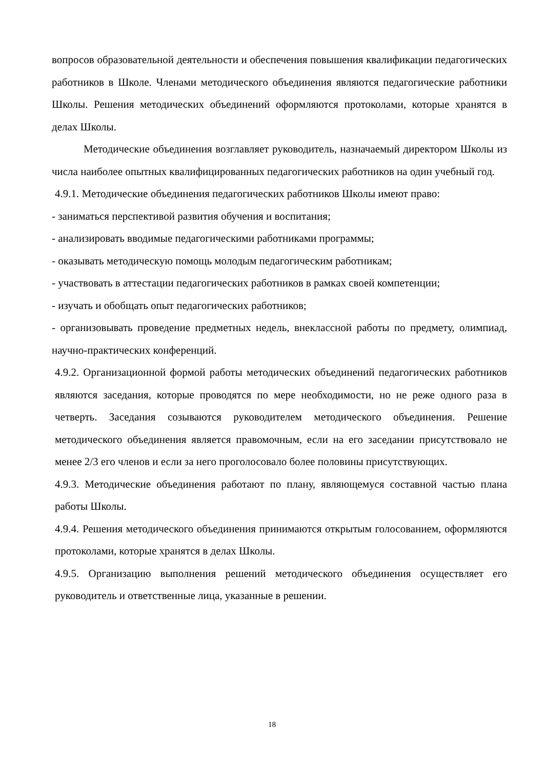вопросов образовательной деятельности и обеспечения повышения квалификации педагогических работников в Школе. Членами методического объединения являются педагогические работники Школы. Решения методических объединений оформляются протоколами, которые хранятся в делах Школы.
Методические объединения возглавляет руководитель, назначаемый директором Школы из числа наиболее опытных квалифицированных педагогических работников на один учебный год.
4.9.1. Методические объединения педагогических работников Школы имеют право:
- заниматься перспективой развития обучения и воспитания;
- анализировать вводимые педагогическими работниками программы;
- оказывать методическую помощь молодым педагогическим работникам;
- участвовать в аттестации педагогических работников в рамках своей компетенции;
- изучать и обобщать опыт педагогических работников;
- организовывать проведение предметных недель, внеклассной работы по предмету, олимпиад, научно-практических конференций.
4.9.2. Организационной формой работы методических объединений педагогических работников являются заседания, которые проводятся по мере необходимости, но не реже одного раза в четверть. Заседания созываются руководителем методического объединения. Решение методического объединения является правомочным, если на его заседании присутствовало не менее 2/3 его членов и если за него проголосовало более половины присутствующих.
4.9.3. Методические объединения работают по плану, являющемуся составной частью плана работы Школы.
4.9.4. Решения методического объединения принимаются открытым голосованием, оформляются протоколами, которые хранятся в делах Школы.
4.9.5. Организацию выполнения решений методического объединения осуществляет его руководитель и ответственные лица, указанные в решении.
18